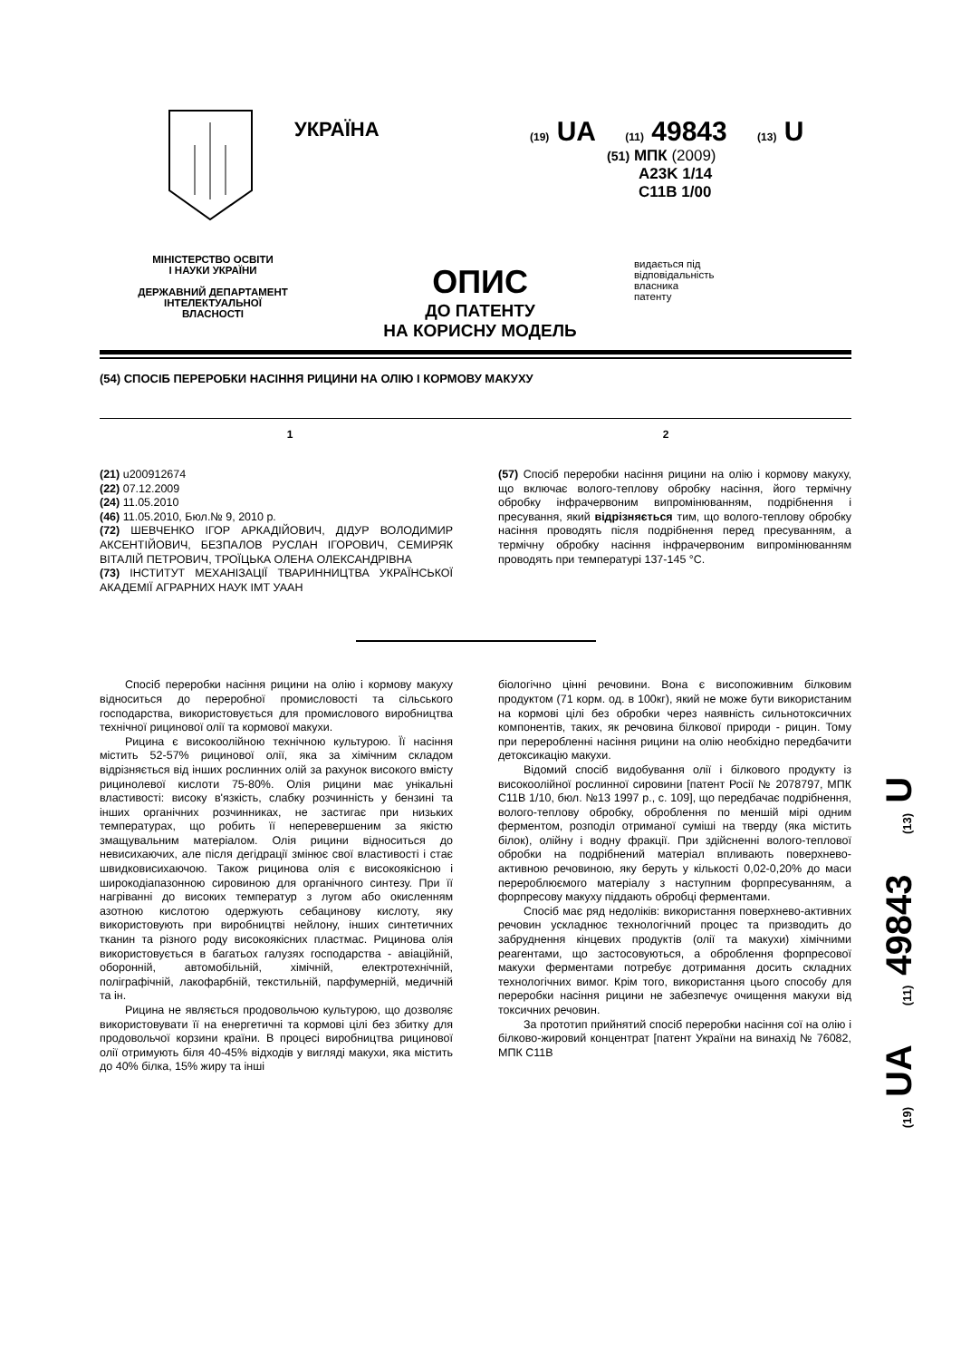УКРАЇНА
(19) UA (11) 49843 (13) U
(51) МПК (2009)
A23K 1/14
C11B 1/00
МІНІСТЕРСТВО ОСВІТИ
І НАУКИ УКРАЇНИ
ДЕРЖАВНИЙ ДЕПАРТАМЕНТ
ІНТЕЛЕКТУАЛЬНОЇ
ВЛАСНОСТІ
ОПИС
ДО ПАТЕНТУ
НА КОРИСНУ МОДЕЛЬ
видається під
відповідальність
власника
патенту
(54) СПОСІБ ПЕРЕРОБКИ НАСІННЯ РИЦИНИ НА ОЛІЮ І КОРМОВУ МАКУХУ
1 2
(21) u200912674
(22) 07.12.2009
(24) 11.05.2010
(46) 11.05.2010, Бюл.№ 9, 2010 р.
(72) ШЕВЧЕНКО ІГОР АРКАДІЙОВИЧ, ДІДУР ВОЛОДИМИР АКСЕНТІЙОВИЧ, БЕЗПАЛОВ РУСЛАН ІГОРОВИЧ, СЕМИРЯК ВІТАЛІЙ ПЕТРОВИЧ, ТРОЇЦЬКА ОЛЕНА ОЛЕКСАНДРІВНА
(73) ІНСТИТУТ МЕХАНІЗАЦІЇ ТВАРИННИЦТВА УКРАЇНСЬКОЇ АКАДЕМІЇ АГРАРНИХ НАУК ІМТ УААН
(57) Спосіб переробки насіння рицини на олію і кормову макуху, що включає волого-теплову обробку насіння, його термічну обробку інфрачервоним випромінюванням, подрібнення і пресування, який відрізняється тим, що волого-теплову обробку насіння проводять після подрібнення перед пресуванням, а термічну обробку насіння інфрачервоним випромінюванням проводять при температурі 137-145 °С.
Спосіб переробки насіння рицини на олію і кормову макуху відноситься до переробної промисловості та сільського господарства, використовується для промислового виробництва технічної рицинової олії та кормової макухи.
Рицина є високоолійною технічною культурою. Її насіння містить 52-57% рицинової олії, яка за хімічним складом відрізняється від інших рослинних олій за рахунок високого вмісту рицинолевої кислоти 75-80%. Олія рицини має унікальні властивості: високу в'язкість, слабку розчинність у бензині та інших органічних розчинниках, не застигає при низьких температурах, що робить її неперевершеним за якістю змащувальним матеріалом. Олія рицини відноситься до невисихаючих, але після дегідрації змінює свої властивості і стає швидковисихаючою. Також рицинова олія є високоякісною і широкодіапазонною сировиною для органічного синтезу. При її нагріванні до високих температур з лугом або окисленням азотною кислотою одержують себацинову кислоту, яку використовують при виробництві нейлону, інших синтетичних тканин та різного роду високоякісних пластмас. Рицинова олія використовується в багатьох галузях господарства - авіаційній, оборонній, автомобільній, хімічній, електротехнічній, поліграфічній, лакофарбній, текстильній, парфумерній, медичній та ін.
Рицина не являється продовольчою культурою, що дозволяє використовувати її на енергетичні та кормові цілі без збитку для продовольчої корзини країни. В процесі виробництва рицинової олії отримують біля 40-45% відходів у вигляді макухи, яка містить до 40% білка, 15% жиру та інші
біологічно цінні речовини. Вона є висопоживним білковим продуктом (71 корм. од. в 100кг), який не може бути використаним на кормові цілі без обробки через наявність сильнотоксичних компонентів, таких, як речовина білкової природи - рицин. Тому при переробленні насіння рицини на олію необхідно передбачити детоксикацію макухи.
Відомий спосіб видобування олії і білкового продукту із високоолійної рослинної сировини [патент Росії № 2078797, МПК С11В 1/10, бюл. №13 1997 р., с. 109], що передбачає подрібнення, волого-теплову обробку, оброблення по меншій мірі одним ферментом, розподіл отриманої суміші на тверду (яка містить білок), олійну і водну фракції. При здійсненні волого-теплової обробки на подрібнений матеріал впливають поверхнево-активною речовиною, яку беруть у кількості 0,02-0,20% до маси перероблюємого матеріалу з наступним форпресуванням, а форпресову макуху піддають обробці ферментами.
Спосіб має ряд недоліків: використання поверхнево-активних речовин ускладнює технологічний процес та призводить до забруднення кінцевих продуктів (олії та макухи) хімічними реагентами, що застосовуються, а оброблення форпресової макухи ферментами потребує дотримання досить складних технологічних вимог. Крім того, використання цього способу для переробки насіння рицини не забезпечує очищення макухи від токсичних речовин.
За прототип прийнятий спосіб переробки насіння сої на олію і білково-жировий концентрат [патент України на винахід № 76082, МПК С11В
(19) UA (11) 49843 (13) U